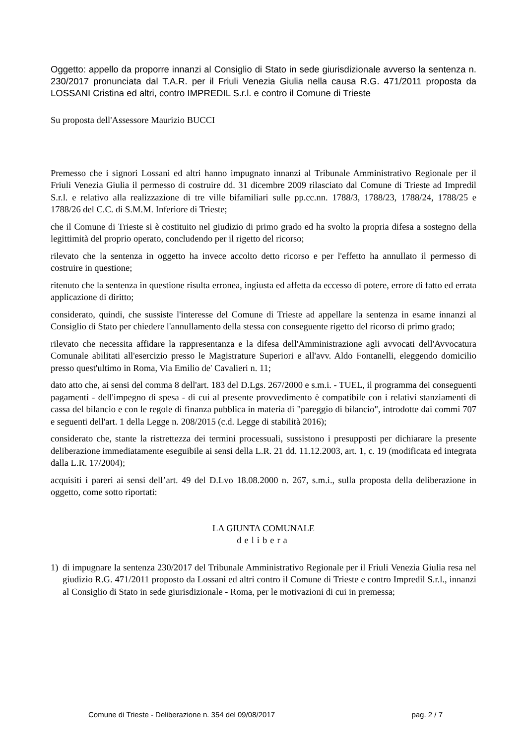Oggetto: appello da proporre innanzi al Consiglio di Stato in sede giurisdizionale avverso la sentenza n. 230/2017 pronunciata dal T.A.R. per il Friuli Venezia Giulia nella causa R.G. 471/2011 proposta da LOSSANI Cristina ed altri, contro IMPREDIL S.r.l. e contro il Comune di Trieste
Su proposta dell'Assessore Maurizio BUCCI
Premesso che i signori Lossani ed altri hanno impugnato innanzi al Tribunale Amministrativo Regionale per il Friuli Venezia Giulia il permesso di costruire dd. 31 dicembre 2009 rilasciato dal Comune di Trieste ad Impredil S.r.l. e relativo alla realizzazione di tre ville bifamiliari sulle pp.cc.nn. 1788/3, 1788/23, 1788/24, 1788/25 e 1788/26 del C.C. di S.M.M. Inferiore di Trieste;
che il Comune di Trieste si è costituito nel giudizio di primo grado ed ha svolto la propria difesa a sostegno della legittimità del proprio operato, concludendo per il rigetto del ricorso;
rilevato che la sentenza in oggetto ha invece accolto detto ricorso e per l'effetto ha annullato il permesso di costruire in questione;
ritenuto che la sentenza in questione risulta erronea, ingiusta ed affetta da eccesso di potere, errore di fatto ed errata applicazione di diritto;
considerato, quindi, che sussiste l'interesse del Comune di Trieste ad appellare la sentenza in esame innanzi al Consiglio di Stato per chiedere l'annullamento della stessa con conseguente rigetto del ricorso di primo grado;
rilevato che necessita affidare la rappresentanza e la difesa dell'Amministrazione agli avvocati dell'Avvocatura Comunale abilitati all'esercizio presso le Magistrature Superiori e all'avv. Aldo Fontanelli, eleggendo domicilio presso quest'ultimo in Roma, Via Emilio de' Cavalieri n. 11;
dato atto che, ai sensi del comma 8 dell'art. 183 del D.Lgs. 267/2000 e s.m.i. - TUEL, il programma dei conseguenti pagamenti - dell'impegno di spesa - di cui al presente provvedimento è compatibile con i relativi stanziamenti di cassa del bilancio e con le regole di finanza pubblica in materia di "pareggio di bilancio", introdotte dai commi 707 e seguenti dell'art. 1 della Legge n. 208/2015 (c.d. Legge di stabilità 2016);
considerato che, stante la ristrettezza dei termini processuali, sussistono i presupposti per dichiarare la presente deliberazione immediatamente eseguibile ai sensi della L.R. 21 dd. 11.12.2003, art. 1, c. 19 (modificata ed integrata dalla L.R. 17/2004);
acquisiti i pareri ai sensi dell’art. 49 del D.Lvo 18.08.2000 n. 267, s.m.i., sulla proposta della deliberazione in oggetto, come sotto riportati:
LA GIUNTA COMUNALE
delibera
1) di impugnare la sentenza 230/2017 del Tribunale Amministrativo Regionale per il Friuli Venezia Giulia resa nel giudizio R.G. 471/2011 proposto da Lossani ed altri contro il Comune di Trieste e contro Impredil S.r.l., innanzi al Consiglio di Stato in sede giurisdizionale - Roma, per le motivazioni di cui in premessa;
Comune di Trieste - Deliberazione n. 354 del 09/08/2017 pag. 2 / 7